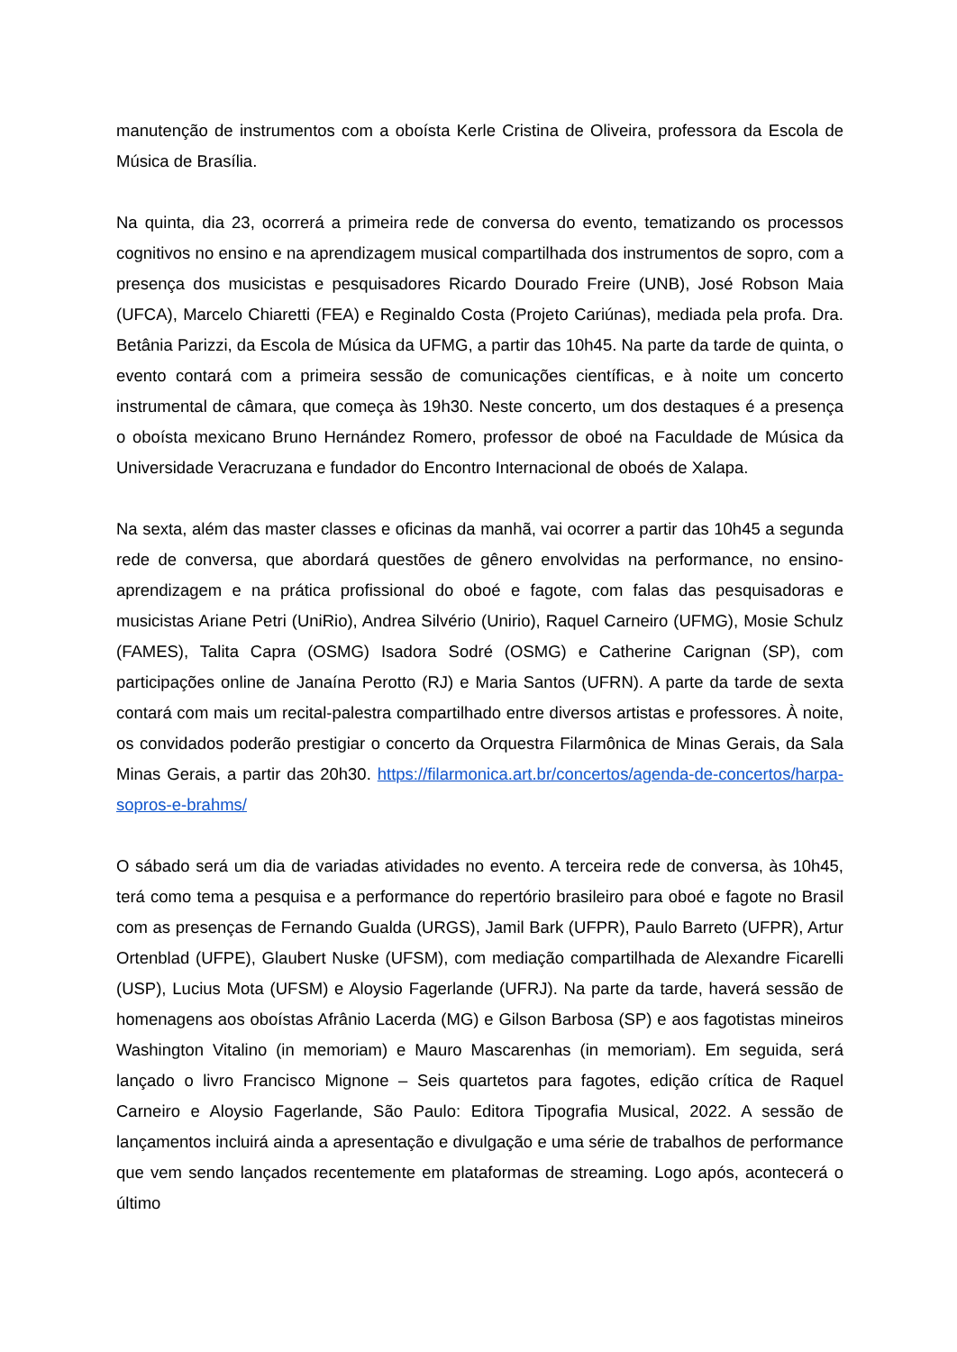manutenção de instrumentos com a oboísta Kerle Cristina de Oliveira, professora da Escola de Música de Brasília.
Na quinta, dia 23, ocorrerá a primeira rede de conversa do evento, tematizando os processos cognitivos no ensino e na aprendizagem musical compartilhada dos instrumentos de sopro, com a presença dos musicistas e pesquisadores Ricardo Dourado Freire (UNB), José Robson Maia (UFCA), Marcelo Chiaretti (FEA) e Reginaldo Costa (Projeto Cariúnas), mediada pela profa. Dra. Betânia Parizzi, da Escola de Música da UFMG, a partir das 10h45. Na parte da tarde de quinta, o evento contará com a primeira sessão de comunicações científicas, e à noite um concerto instrumental de câmara, que começa às 19h30. Neste concerto, um dos destaques é a presença o oboísta mexicano Bruno Hernández Romero, professor de oboé na Faculdade de Música da Universidade Veracruzana e fundador do Encontro Internacional de oboés de Xalapa.
Na sexta, além das master classes e oficinas da manhã, vai ocorrer a partir das 10h45 a segunda rede de conversa, que abordará questões de gênero envolvidas na performance, no ensino-aprendizagem e na prática profissional do oboé e fagote, com falas das pesquisadoras e musicistas Ariane Petri (UniRio), Andrea Silvério (Unirio), Raquel Carneiro (UFMG), Mosie Schulz (FAMES), Talita Capra (OSMG) Isadora Sodré (OSMG) e Catherine Carignan (SP), com participações online de Janaína Perotto (RJ) e Maria Santos (UFRN). A parte da tarde de sexta contará com mais um recital-palestra compartilhado entre diversos artistas e professores. À noite, os convidados poderão prestigiar o concerto da Orquestra Filarmônica de Minas Gerais, da Sala Minas Gerais, a partir das 20h30. https://filarmonica.art.br/concertos/agenda-de-concertos/harpa-sopros-e-brahms/
O sábado será um dia de variadas atividades no evento. A terceira rede de conversa, às 10h45, terá como tema a pesquisa e a performance do repertório brasileiro para oboé e fagote no Brasil com as presenças de Fernando Gualda (URGS), Jamil Bark (UFPR), Paulo Barreto (UFPR), Artur Ortenblad (UFPE), Glaubert Nuske (UFSM), com mediação compartilhada de Alexandre Ficarelli (USP), Lucius Mota (UFSM) e Aloysio Fagerlande (UFRJ). Na parte da tarde, haverá sessão de homenagens aos oboístas Afrânio Lacerda (MG) e Gilson Barbosa (SP) e aos fagotistas mineiros Washington Vitalino (in memoriam) e Mauro Mascarenhas (in memoriam). Em seguida, será lançado o livro Francisco Mignone – Seis quartetos para fagotes, edição crítica de Raquel Carneiro e Aloysio Fagerlande, São Paulo: Editora Tipografia Musical, 2022. A sessão de lançamentos incluirá ainda a apresentação e divulgação e uma série de trabalhos de performance que vem sendo lançados recentemente em plataformas de streaming. Logo após, acontecerá o último